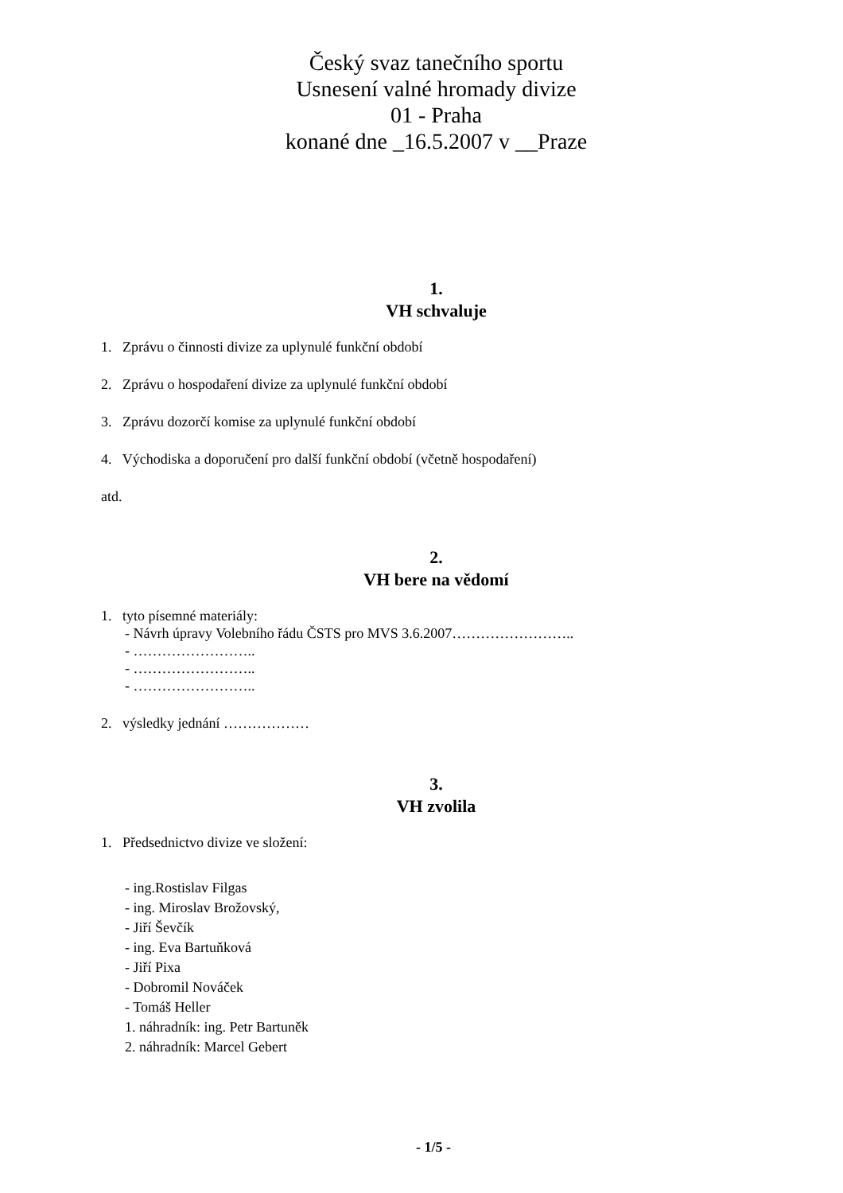Český svaz tanečního sportu
Usnesení valné hromady divize
01 - Praha
konané dne _16.5.2007 v __Praze
1.
VH schvaluje
1. Zprávu o činnosti divize za uplynulé funkční období
2. Zprávu o hospodaření divize za uplynulé funkční období
3. Zprávu dozorčí komise za uplynulé funkční období
4. Východiska a doporučení pro další funkční období (včetně hospodaření)
atd.
2.
VH bere na vědomí
1. tyto písemné materiály:
- Návrh úpravy Volebního řádu ČSTS pro MVS 3.6.2007……………………..
- ……………………..
- ……………………..
- ……………………..
2. výsledky jednání ………………
3.
VH zvolila
1. Předsednictvo divize ve složení:
- ing.Rostislav Filgas
- ing. Miroslav Brožovský,
- Jiří Ševčík
- ing. Eva Bartuňková
- Jiří Pixa
- Dobromil Nováček
- Tomáš Heller
1. náhradník: ing. Petr Bartuněk
2. náhradník: Marcel Gebert
- 1/5 -